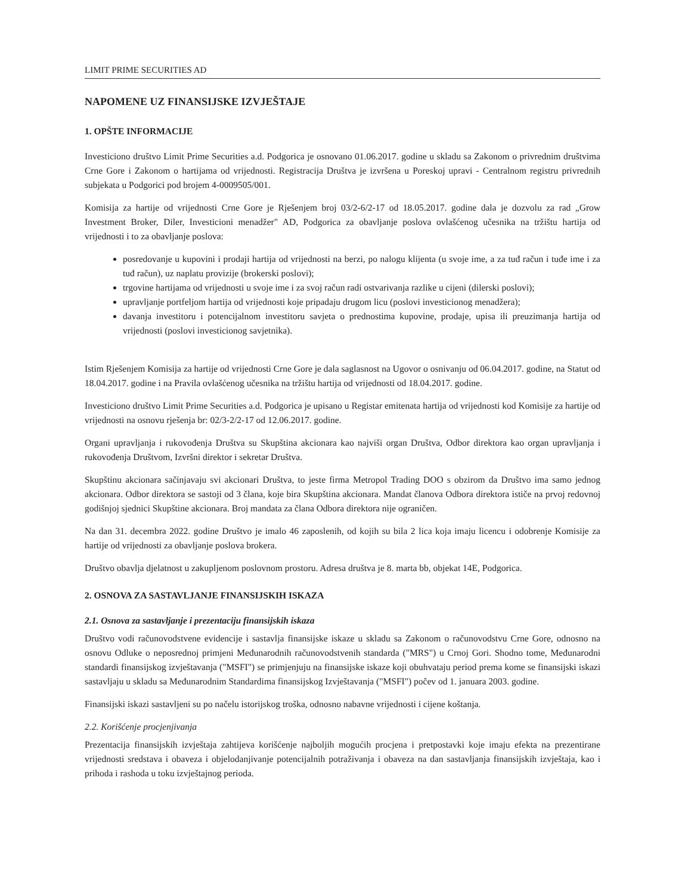LIMIT PRIME SECURITIES AD
NAPOMENE UZ FINANSIJSKE IZVJEŠTAJE
1. OPŠTE INFORMACIJE
Investiciono društvo Limit Prime Securities a.d. Podgorica je osnovano 01.06.2017. godine u skladu sa Zakonom o privrednim društvima Crne Gore i Zakonom o hartijama od vrijednosti. Registracija Društva je izvršena u Poreskoj upravi - Centralnom registru privrednih subjekata u Podgorici pod brojem 4-0009505/001.
Komisija za hartije od vrijednosti Crne Gore je Rješenjem broj 03/2-6/2-17 od 18.05.2017. godine dala je dozvolu za rad „Grow Investment Broker, Diler, Investicioni menadžer" AD, Podgorica za obavljanje poslova ovlašćenog učesnika na tržištu hartija od vrijednosti i to za obavljanje poslova:
posredovanje u kupovini i prodaji hartija od vrijednosti na berzi, po nalogu klijenta (u svoje ime, a za tuđ račun i tuđe ime i za tuđ račun), uz naplatu provizije (brokerski poslovi);
trgovine hartijama od vrijednosti u svoje ime i za svoj račun radi ostvarivanja razlike u cijeni (dilerski poslovi);
upravljanje portfeljom hartija od vrijednosti koje pripadaju drugom licu (poslovi investicionog menadžera);
davanja investitoru i potencijalnom investitoru savjeta o prednostima kupovine, prodaje, upisa ili preuzimanja hartija od vrijednosti (poslovi investicionog savjetnika).
Istim Rješenjem Komisija za hartije od vrijednosti Crne Gore je dala saglasnost na Ugovor o osnivanju od 06.04.2017. godine, na Statut od 18.04.2017. godine i na Pravila ovlašćenog učesnika na tržištu hartija od vrijednosti od 18.04.2017. godine.
Investiciono društvo Limit Prime Securities a.d. Podgorica je upisano u Registar emitenata hartija od vrijednosti kod Komisije za hartije od vrijednosti na osnovu rješenja br: 02/3-2/2-17 od 12.06.2017. godine.
Organi upravljanja i rukovođenja Društva su Skupština akcionara kao najviši organ Društva, Odbor direktora kao organ upravljanja i rukovođenja Društvom, Izvršni direktor i sekretar Društva.
Skupštinu akcionara sačinjavaju svi akcionari Društva, to jeste firma Metropol Trading DOO s obzirom da Društvo ima samo jednog akcionara. Odbor direktora se sastoji od 3 člana, koje bira Skupština akcionara. Mandat članova Odbora direktora ističe na prvoj redovnoj godišnjoj sjednici Skupštine akcionara. Broj mandata za člana Odbora direktora nije ograničen.
Na dan 31. decembra 2022. godine Društvo je imalo 46 zaposlenih, od kojih su bila 2 lica koja imaju licencu i odobrenje Komisije za hartije od vrijednosti za obavljanje poslova brokera.
Društvo obavlja djelatnost u zakupljenom poslovnom prostoru. Adresa društva je 8. marta bb, objekat 14E, Podgorica.
2. OSNOVA ZA SASTAVLJANJE FINANSIJSKIH ISKAZA
2.1. Osnova za sastavljanje i prezentaciju finansijskih iskaza
Društvo vodi računovodstvene evidencije i sastavlja finansijske iskaze u skladu sa Zakonom o računovodstvu Crne Gore, odnosno na osnovu Odluke o neposrednoj primjeni Međunarodnih računovodstvenih standarda ("MRS") u Crnoj Gori. Shodno tome, Međunarodni standardi finansijskog izvještavanja ("MSFI") se primjenjuju na finansijske iskaze koji obuhvataju period prema kome se finansijski iskazi sastavljaju u skladu sa Međunarodnim Standardima finansijskog Izvještavanja ("MSFI") počev od 1. januara 2003. godine.
Finansijski iskazi sastavljeni su po načelu istorijskog troška, odnosno nabavne vrijednosti i cijene koštanja.
2.2. Korišćenje procjenjivanja
Prezentacija finansijskih izvještaja zahtijeva korišćenje najboljih mogućih procjena i pretpostavki koje imaju efekta na prezentirane vrijednosti sredstava i obaveza i objelodanjivanje potencijalnih potraživanja i obaveza na dan sastavljanja finansijskih izvještaja, kao i prihoda i rashoda u toku izvještajnog perioda.